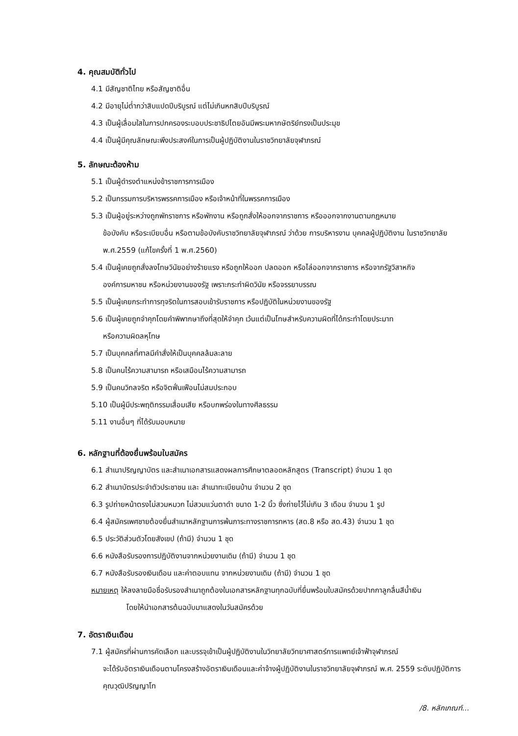4. คุณสมบัติทั่วไป
4.1 มีสัญชาติไทย หรือสัญชาติอื่น
4.2 มีอายุไม่ต่ำกว่าสิบแปดปีบริบูรณ์ แต่ไม่เกินหกสิบปีบริบูรณ์
4.3 เป็นผู้เลื่อมใสในการปกครองระบอบประชาธิปไตยอันมีพระมหากษัตริย์ทรงเป็นประมุข
4.4 เป็นผู้มีคุณลักษณะพึงประสงค์ในการเป็นผู้ปฏิบัติงานในราชวิทยาลัยจุฬาภรณ์
5. ลักษณะต้องห้าม
5.1 เป็นผู้ดำรงตำแหน่งข้าราชการการเมือง
5.2 เป็นกรรมการบริหารพรรคการเมือง หรือเจ้าหน้าที่ในพรรคการเมือง
5.3 เป็นผู้อยู่ระหว่างถูกพักราชการ หรือพักงาน หรือถูกสั่งให้ออกจากราชการ หรือออกจากงานตามกฎหมาย
ข้อบังคับ หรือระเบียบอื่น หรือตามข้อบังคับราชวิทยาลัยจุฬาภรณ์ ว่าด้วย การบริหารงาน บุคคลผู้ปฏิบัติงาน ในราชวิทยาลัย พ.ศ.2559 (แก้ไขครั้งที่ 1 พ.ศ.2560)
5.4 เป็นผู้เคยถูกสั่งลงโทษวินัยอย่างร้ายแรง หรือถูกให้ออก ปลดออก หรือไล่ออกจากราชการ หรือจากรัฐวิสาหกิจ
องค์การมหาชน หรือหน่วยงานของรัฐ เพราะกระทำผิดวินัย หรือจรรยาบรรณ
5.5 เป็นผู้เคยกระทำการทุจริตในการสอบเข้ารับราชการ หรือปฏิบัติในหน่วยงานของรัฐ
5.6 เป็นผู้เคยถูกจำคุกโดยคำพิพากษาถึงที่สุดให้จำคุก เว้นแต่เป็นโทษสำหรับความผิดที่ได้กระทำโดยประมาท
หรือความผิดลหุโทษ
5.7 เป็นบุคคลที่ศาลมีคำสั่งให้เป็นบุคคลล้มละลาย
5.8 เป็นคนไร้ความสามารถ หรือเสมือนไร้ความสามารถ
5.9 เป็นคนวิกลจริต หรือจิตฟั่นเฟือนไม่สมประกอบ
5.10 เป็นผู้มีประพฤติกรรมเสื่อมเสีย หรือบกพร่องในทางศีลธรรม
5.11 งานอื่นๆ ที่ได้รับมอบหมาย
6. หลักฐานที่ต้องยื่นพร้อมใบสมัคร
6.1 สำเนาปริญญาบัตร และสำเนาเอกสารแสดงผลการศึกษาตลอดหลักสูตร (Transcript) จำนวน 1 ชุด
6.2 สำเนาบัตรประจำตัวประชาชน และ สำเนาทะเบียนบ้าน จำนวน 2 ชุด
6.3 รูปถ่ายหน้าตรงไม่สวมหมวก ไม่สวมแว่นตาดำ ขนาด 1-2 นิ้ว ซึ่งถ่ายไว้ไม่เกิน 3 เดือน จำนวน 1 รูป
6.4 ผู้สมัครเพศชายต้องยื่นสำเนาหลักฐานการพ้นภาระทางราชการทหาร (สด.8 หรือ สด.43) จำนวน 1 ชุด
6.5 ประวัติส่วนตัวโดยสังเขป (ถ้ามี) จำนวน 1 ชุด
6.6 หนังสือรับรองการปฏิบัติงานจากหน่วยงานเดิม (ถ้ามี) จำนวน 1 ชุด
6.7 หนังสือรับรองเงินเดือน และค่าตอบแทน จากหน่วยงานเดิม (ถ้ามี) จำนวน 1 ชุด
หมายเหตุ ให้ลงลายมือชื่อรับรองสำเนาถูกต้องในเอกสารหลักฐานทุกฉบับที่ยื่นพร้อมใบสมัครด้วยปากกาลูกลื่นสีน้ำเงิน
โดยให้นำเอกสารต้นฉบับมาแสดงในวันสมัครด้วย
7. อัตราเงินเดือน
7.1 ผู้สมัครที่ผ่านการคัดเลือก และบรรจุเข้าเป็นผู้ปฏิบัติงานในวิทยาลัยวิทยาศาสตร์การแพทย์เจ้าฟ้าจุฬาภรณ์
จะได้รับอัตราเงินเดือนตามโครงสร้างอัตราเงินเดือนและค่าจ้างผู้ปฏิบัติงานในราชวิทยาลัยจุฬาภรณ์ พ.ศ. 2559 ระดับปฏิบัติการ คุณวุฒิปริญญาโท
/8. หลักเกณฑ์...